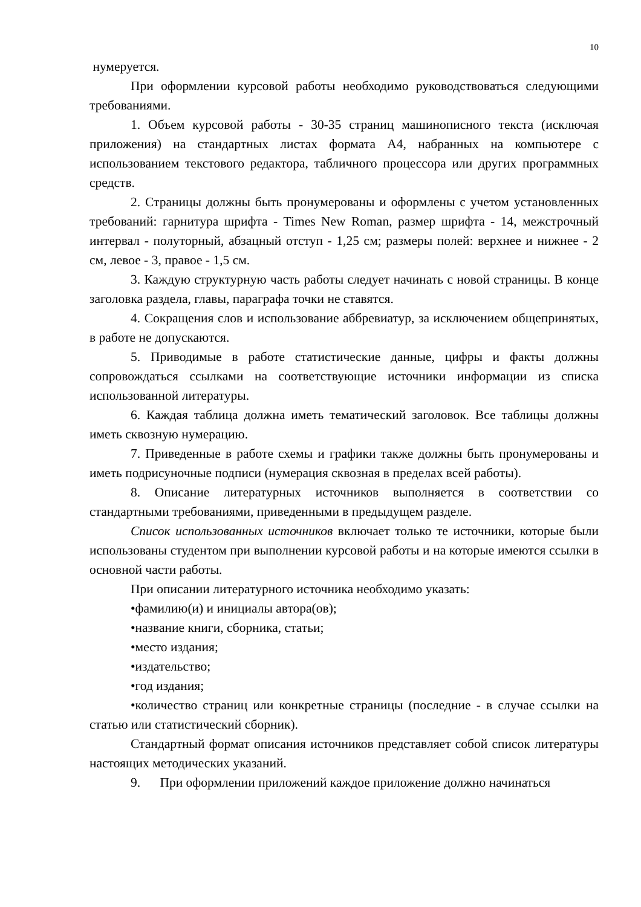10
нумеруется.
При оформлении курсовой работы необходимо руководствоваться следующими требованиями.
1. Объем курсовой работы - 30-35 страниц машинописного текста (исключая приложения) на стандартных листах формата А4, набранных на компьютере с использованием текстового редактора, табличного процессора или других программных средств.
2. Страницы должны быть пронумерованы и оформлены с учетом установленных требований: гарнитура шрифта - Times New Roman, размер шрифта - 14, межстрочный интервал - полуторный, абзацный отступ - 1,25 см; размеры полей: верхнее и нижнее - 2 см, левое - 3, правое - 1,5 см.
3. Каждую структурную часть работы следует начинать с новой страницы. В конце заголовка раздела, главы, параграфа точки не ставятся.
4. Сокращения слов и использование аббревиатур, за исключением общепринятых, в работе не допускаются.
5. Приводимые в работе статистические данные, цифры и факты должны сопровождаться ссылками на соответствующие источники информации из списка использованной литературы.
6. Каждая таблица должна иметь тематический заголовок. Все таблицы должны иметь сквозную нумерацию.
7. Приведенные в работе схемы и графики также должны быть пронумерованы и иметь подрисуночные подписи (нумерация сквозная в пределах всей работы).
8. Описание литературных источников выполняется в соответствии со стандартными требованиями, приведенными в предыдущем разделе.
Список использованных источников включает только те источники, которые были использованы студентом при выполнении курсовой работы и на которые имеются ссылки в основной части работы.
При описании литературного источника необходимо указать:
•фамилию(и) и инициалы автора(ов);
•название книги, сборника, статьи;
•место издания;
•издательство;
•год издания;
•количество страниц или конкретные страницы (последние - в случае ссылки на статью или статистический сборник).
Стандартный формат описания источников представляет собой список литературы настоящих методических указаний.
9. При оформлении приложений каждое приложение должно начинаться